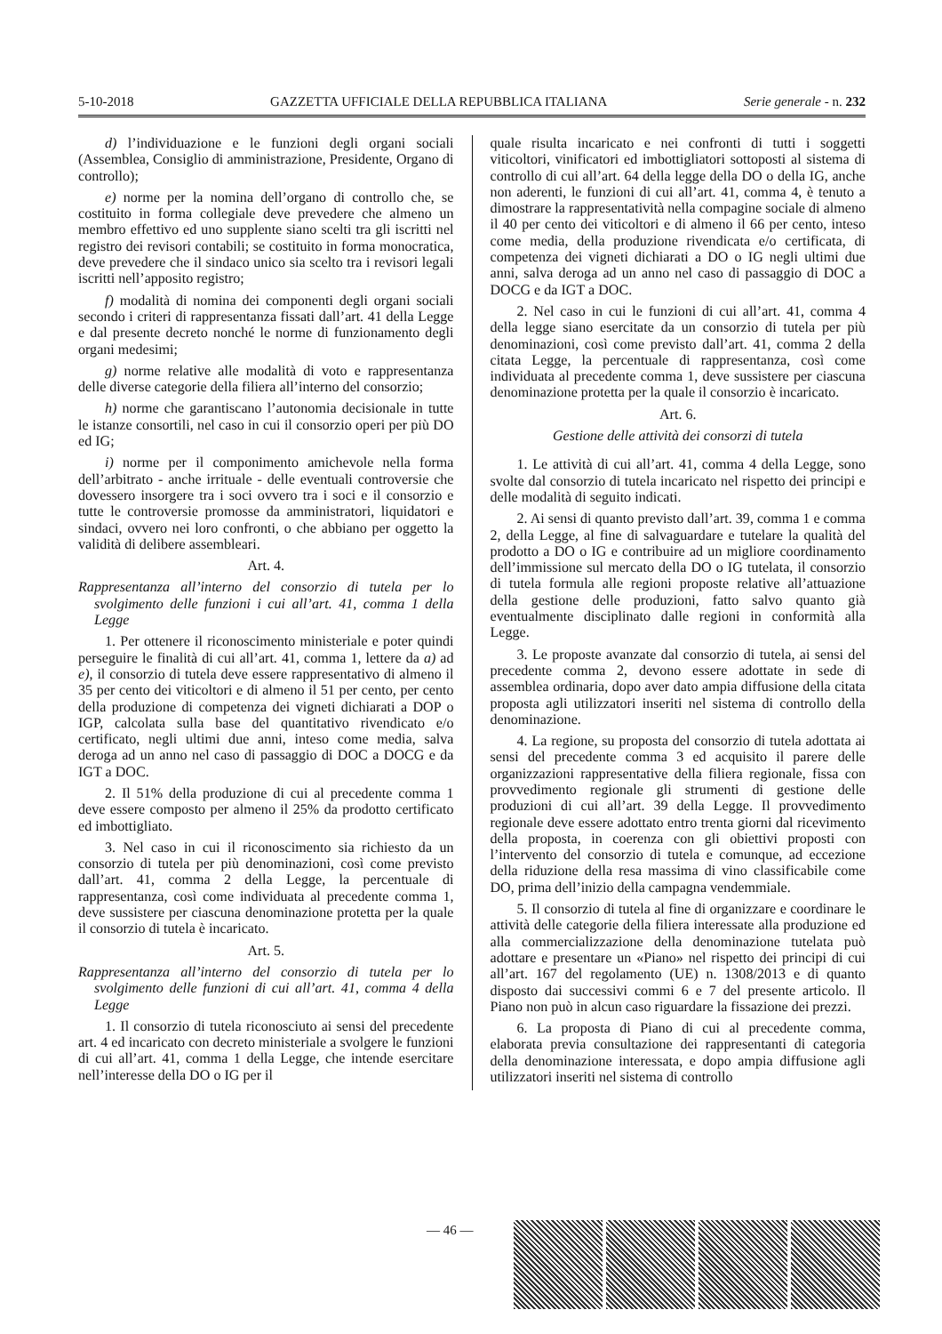5-10-2018 GAZZETTA UFFICIALE DELLA REPUBBLICA ITALIANA Serie generale - n. 232
d) l’individuazione e le funzioni degli organi sociali (Assemblea, Consiglio di amministrazione, Presidente, Organo di controllo);
e) norme per la nomina dell’organo di controllo che, se costituito in forma collegiale deve prevedere che almeno un membro effettivo ed uno supplente siano scelti tra gli iscritti nel registro dei revisori contabili; se costituito in forma monocratica, deve prevedere che il sindaco unico sia scelto tra i revisori legali iscritti nell’apposito registro;
f) modalità di nomina dei componenti degli organi sociali secondo i criteri di rappresentanza fissati dall’art. 41 della Legge e dal presente decreto nonché le norme di funzionamento degli organi medesimi;
g) norme relative alle modalità di voto e rappresentanza delle diverse categorie della filiera all’interno del consorzio;
h) norme che garantiscano l’autonomia decisionale in tutte le istanze consortili, nel caso in cui il consorzio operi per più DO ed IG;
i) norme per il componimento amichevole nella forma dell’arbitrato - anche irrituale - delle eventuali controversie che dovessero insorgere tra i soci ovvero tra i soci e il consorzio e tutte le controversie promosse da amministratori, liquidatori e sindaci, ovvero nei loro confronti, o che abbiano per oggetto la validità di delibere assembleari.
Art. 4.
Rappresentanza all’interno del consorzio di tutela per lo svolgimento delle funzioni i cui all’art. 41, comma 1 della Legge
1. Per ottenere il riconoscimento ministeriale e poter quindi perseguire le finalità di cui all’art. 41, comma 1, lettere da a) ad e), il consorzio di tutela deve essere rappresentativo di almeno il 35 per cento dei viticoltori e di almeno il 51 per cento, per cento della produzione di competenza dei vigneti dichiarati a DOP o IGP, calcolata sulla base del quantitativo rivendicato e/o certificato, negli ultimi due anni, inteso come media, salva deroga ad un anno nel caso di passaggio di DOC a DOCG e da IGT a DOC.
2. Il 51% della produzione di cui al precedente comma 1 deve essere composto per almeno il 25% da prodotto certificato ed imbottigliato.
3. Nel caso in cui il riconoscimento sia richiesto da un consorzio di tutela per più denominazioni, così come previsto dall’art. 41, comma 2 della Legge, la percentuale di rappresentanza, così come individuata al precedente comma 1, deve sussistere per ciascuna denominazione protetta per la quale il consorzio di tutela è incaricato.
Art. 5.
Rappresentanza all’interno del consorzio di tutela per lo svolgimento delle funzioni di cui all’art. 41, comma 4 della Legge
1. Il consorzio di tutela riconosciuto ai sensi del precedente art. 4 ed incaricato con decreto ministeriale a svolgere le funzioni di cui all’art. 41, comma 1 della Legge, che intende esercitare nell’interesse della DO o IG per il
quale risulta incaricato e nei confronti di tutti i soggetti viticoltori, vinificatori ed imbottigliatori sottoposti al sistema di controllo di cui all’art. 64 della legge della DO o della IG, anche non aderenti, le funzioni di cui all’art. 41, comma 4, è tenuto a dimostrare la rappresentatività nella compagine sociale di almeno il 40 per cento dei viticoltori e di almeno il 66 per cento, inteso come media, della produzione rivendicata e/o certificata, di competenza dei vigneti dichiarati a DO o IG negli ultimi due anni, salva deroga ad un anno nel caso di passaggio di DOC a DOCG e da IGT a DOC.
2. Nel caso in cui le funzioni di cui all’art. 41, comma 4 della legge siano esercitate da un consorzio di tutela per più denominazioni, così come previsto dall’art. 41, comma 2 della citata Legge, la percentuale di rappresentanza, così come individuata al precedente comma 1, deve sussistere per ciascuna denominazione protetta per la quale il consorzio è incaricato.
Art. 6.
Gestione delle attività dei consorzi di tutela
1. Le attività di cui all’art. 41, comma 4 della Legge, sono svolte dal consorzio di tutela incaricato nel rispetto dei principi e delle modalità di seguito indicati.
2. Ai sensi di quanto previsto dall’art. 39, comma 1 e comma 2, della Legge, al fine di salvaguardare e tutelare la qualità del prodotto a DO o IG e contribuire ad un migliore coordinamento dell’immissione sul mercato della DO o IG tutelata, il consorzio di tutela formula alle regioni proposte relative all’attuazione della gestione delle produzioni, fatto salvo quanto già eventualmente disciplinato dalle regioni in conformità alla Legge.
3. Le proposte avanzate dal consorzio di tutela, ai sensi del precedente comma 2, devono essere adottate in sede di assemblea ordinaria, dopo aver dato ampia diffusione della citata proposta agli utilizzatori inseriti nel sistema di controllo della denominazione.
4. La regione, su proposta del consorzio di tutela adottata ai sensi del precedente comma 3 ed acquisito il parere delle organizzazioni rappresentative della filiera regionale, fissa con provvedimento regionale gli strumenti di gestione delle produzioni di cui all’art. 39 della Legge. Il provvedimento regionale deve essere adottato entro trenta giorni dal ricevimento della proposta, in coerenza con gli obiettivi proposti con l’intervento del consorzio di tutela e comunque, ad eccezione della riduzione della resa massima di vino classificabile come DO, prima dell’inizio della campagna vendemmiale.
5. Il consorzio di tutela al fine di organizzare e coordinare le attività delle categorie della filiera interessate alla produzione ed alla commercializzazione della denominazione tutelata può adottare e presentare un «Piano» nel rispetto dei principi di cui all’art. 167 del regolamento (UE) n. 1308/2013 e di quanto disposto dai successivi commi 6 e 7 del presente articolo. Il Piano non può in alcun caso riguardare la fissazione dei prezzi.
6. La proposta di Piano di cui al precedente comma, elaborata previa consultazione dei rappresentanti di categoria della denominazione interessata, e dopo ampia diffusione agli utilizzatori inseriti nel sistema di controllo
— 46 —